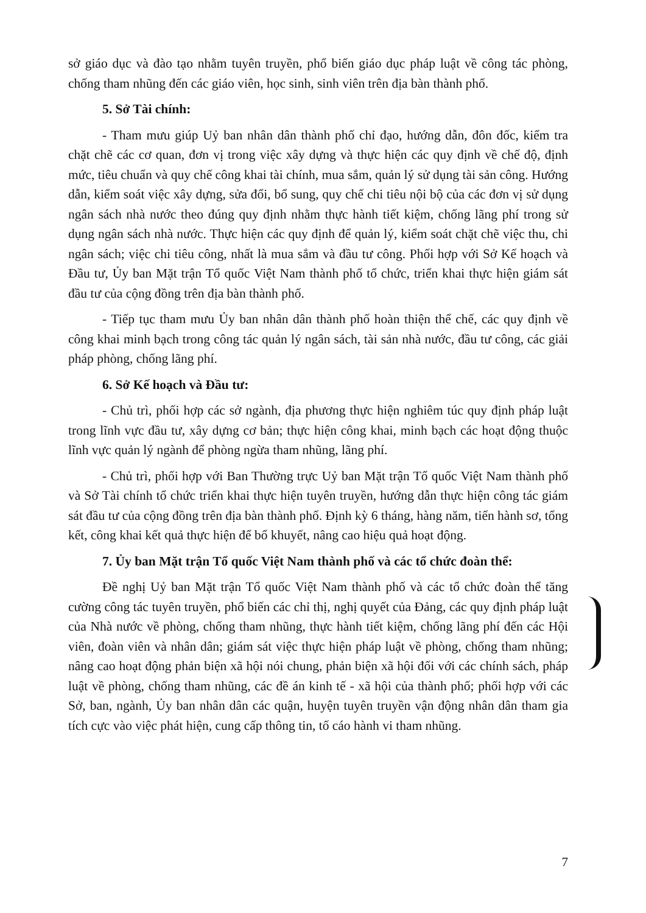sở giáo dục và đào tạo nhằm tuyên truyền, phổ biến giáo dục pháp luật về công tác phòng, chống tham nhũng đến các giáo viên, học sinh, sinh viên trên địa bàn thành phố.
5. Sở Tài chính:
- Tham mưu giúp Uỷ ban nhân dân thành phố chỉ đạo, hướng dẫn, đôn đốc, kiểm tra chặt chẽ các cơ quan, đơn vị trong việc xây dựng và thực hiện các quy định về chế độ, định mức, tiêu chuẩn và quy chế công khai tài chính, mua sắm, quản lý sử dụng tài sản công. Hướng dẫn, kiểm soát việc xây dựng, sửa đổi, bổ sung, quy chế chi tiêu nội bộ của các đơn vị sử dụng ngân sách nhà nước theo đúng quy định nhằm thực hành tiết kiệm, chống lãng phí trong sử dụng ngân sách nhà nước. Thực hiện các quy định để quản lý, kiểm soát chặt chẽ việc thu, chi ngân sách; việc chi tiêu công, nhất là mua sắm và đầu tư công. Phối hợp với Sở Kế hoạch và Đầu tư, Ủy ban Mặt trận Tổ quốc Việt Nam thành phố tổ chức, triển khai thực hiện giám sát đầu tư của cộng đồng trên địa bàn thành phố.
- Tiếp tục tham mưu Ủy ban nhân dân thành phố hoàn thiện thể chế, các quy định về công khai minh bạch trong công tác quản lý ngân sách, tài sản nhà nước, đầu tư công, các giải pháp phòng, chống lãng phí.
6. Sở Kế hoạch và Đầu tư:
- Chủ trì, phối hợp các sở ngành, địa phương thực hiện nghiêm túc quy định pháp luật trong lĩnh vực đầu tư, xây dựng cơ bản; thực hiện công khai, minh bạch các hoạt động thuộc lĩnh vực quản lý ngành để phòng ngừa tham nhũng, lãng phí.
- Chủ trì, phối hợp với Ban Thường trực Uỷ ban Mặt trận Tổ quốc Việt Nam thành phố và Sở Tài chính tổ chức triển khai thực hiện tuyên truyền, hướng dẫn thực hiện công tác giám sát đầu tư của cộng đồng trên địa bàn thành phố. Định kỳ 6 tháng, hàng năm, tiến hành sơ, tổng kết, công khai kết quả thực hiện để bổ khuyết, nâng cao hiệu quả hoạt động.
7. Ủy ban Mặt trận Tổ quốc Việt Nam thành phố và các tổ chức đoàn thể:
Đề nghị Uỷ ban Mặt trận Tổ quốc Việt Nam thành phố và các tổ chức đoàn thể tăng cường công tác tuyên truyền, phổ biến các chỉ thị, nghị quyết của Đảng, các quy định pháp luật của Nhà nước về phòng, chống tham nhũng, thực hành tiết kiệm, chống lãng phí đến các Hội viên, đoàn viên và nhân dân; giám sát việc thực hiện pháp luật về phòng, chống tham nhũng; nâng cao hoạt động phản biện xã hội nói chung, phản biện xã hội đối với các chính sách, pháp luật về phòng, chống tham nhũng, các đề án kinh tế - xã hội của thành phố; phối hợp với các Sở, ban, ngành, Ủy ban nhân dân các quận, huyện tuyên truyền vận động nhân dân tham gia tích cực vào việc phát hiện, cung cấp thông tin, tố cáo hành vi tham nhũng.
7